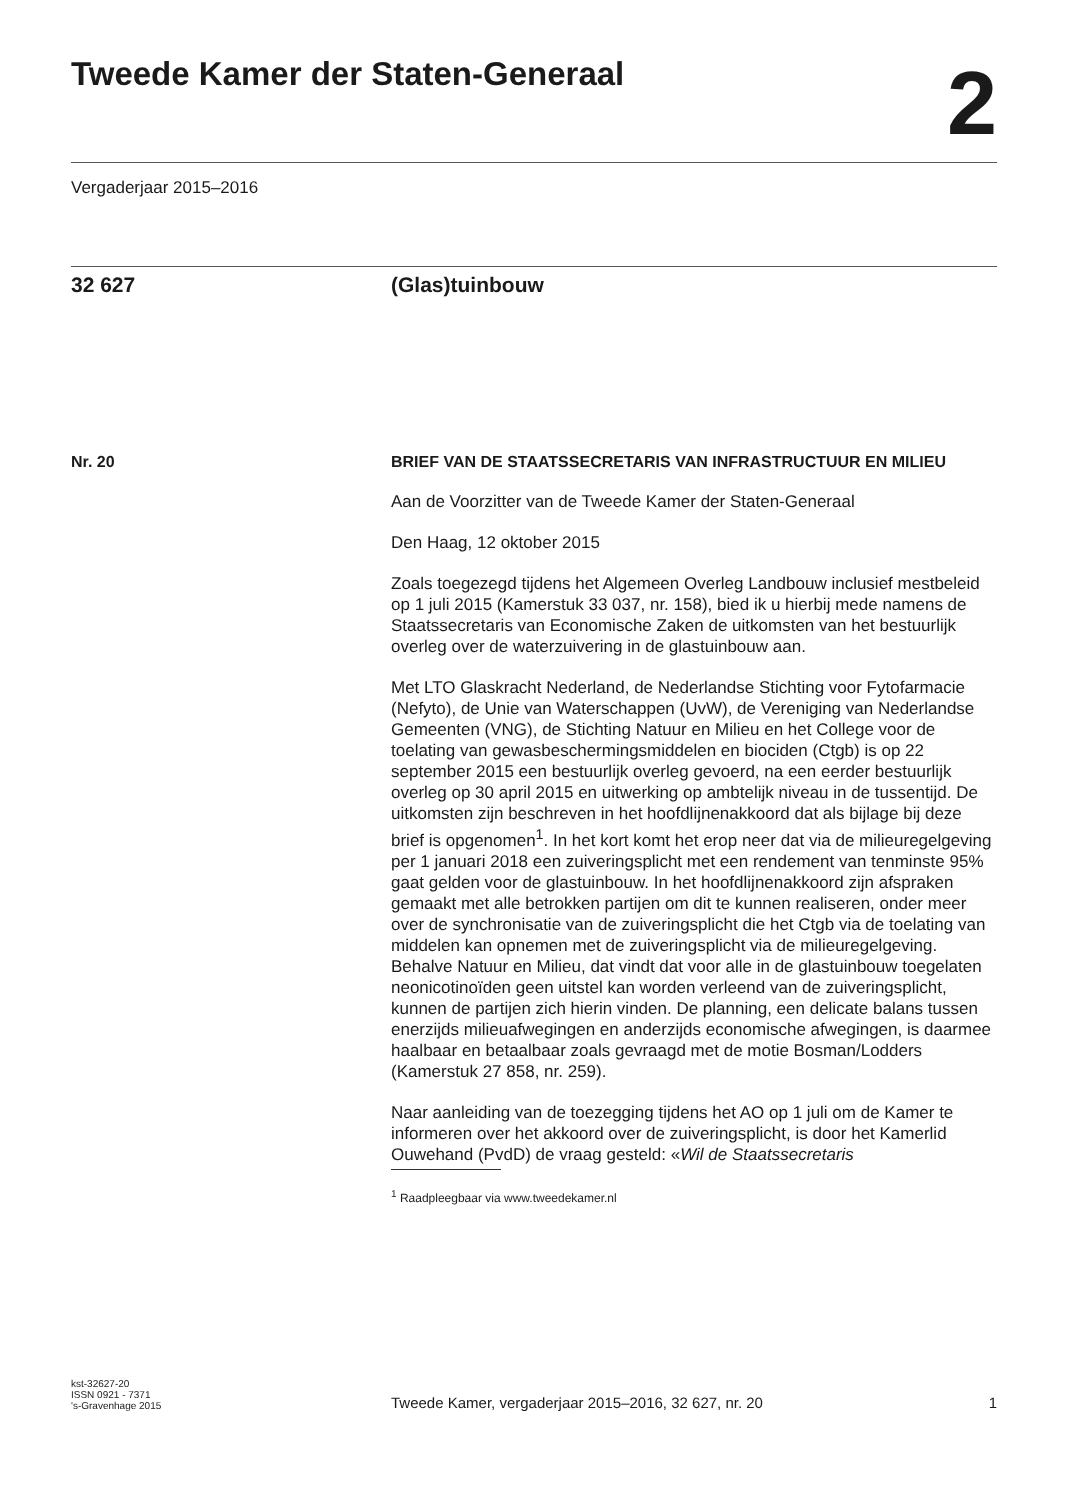Tweede Kamer der Staten-Generaal
2
Vergaderjaar 2015–2016
32 627 (Glas)tuinbouw
Nr. 20
BRIEF VAN DE STAATSSECRETARIS VAN INFRASTRUCTUUR EN MILIEU
Aan de Voorzitter van de Tweede Kamer der Staten-Generaal
Den Haag, 12 oktober 2015
Zoals toegezegd tijdens het Algemeen Overleg Landbouw inclusief mestbeleid op 1 juli 2015 (Kamerstuk 33 037, nr. 158), bied ik u hierbij mede namens de Staatssecretaris van Economische Zaken de uitkomsten van het bestuurlijk overleg over de waterzuivering in de glastuinbouw aan.
Met LTO Glaskracht Nederland, de Nederlandse Stichting voor Fytofarmacie (Nefyto), de Unie van Waterschappen (UvW), de Vereniging van Nederlandse Gemeenten (VNG), de Stichting Natuur en Milieu en het College voor de toelating van gewasbeschermingsmiddelen en biociden (Ctgb) is op 22 september 2015 een bestuurlijk overleg gevoerd, na een eerder bestuurlijk overleg op 30 april 2015 en uitwerking op ambtelijk niveau in de tussentijd. De uitkomsten zijn beschreven in het hoofdlijnenakkoord dat als bijlage bij deze brief is opgenomen<sup>1</sup>. In het kort komt het erop neer dat via de milieuregelgeving per 1 januari 2018 een zuiveringsplicht met een rendement van tenminste 95% gaat gelden voor de glastuinbouw. In het hoofdlijnenakkoord zijn afspraken gemaakt met alle betrokken partijen om dit te kunnen realiseren, onder meer over de synchronisatie van de zuiveringsplicht die het Ctgb via de toelating van middelen kan opnemen met de zuiveringsplicht via de milieuregelgeving. Behalve Natuur en Milieu, dat vindt dat voor alle in de glastuinbouw toegelaten neonicotinoïden geen uitstel kan worden verleend van de zuiveringsplicht, kunnen de partijen zich hierin vinden. De planning, een delicate balans tussen enerzijds milieuafwegingen en anderzijds economische afwegingen, is daarmee haalbaar en betaalbaar zoals gevraagd met de motie Bosman/Lodders (Kamerstuk 27 858, nr. 259).
Naar aanleiding van de toezegging tijdens het AO op 1 juli om de Kamer te informeren over het akkoord over de zuiveringsplicht, is door het Kamerlid Ouwehand (PvdD) de vraag gesteld: «Wil de Staatssecretaris
<sup>1</sup> Raadpleegbaar via www.tweedekamer.nl
kst-32627-20
ISSN 0921 - 7371
's-Gravenhage 2015
Tweede Kamer, vergaderjaar 2015–2016, 32 627, nr. 20
1